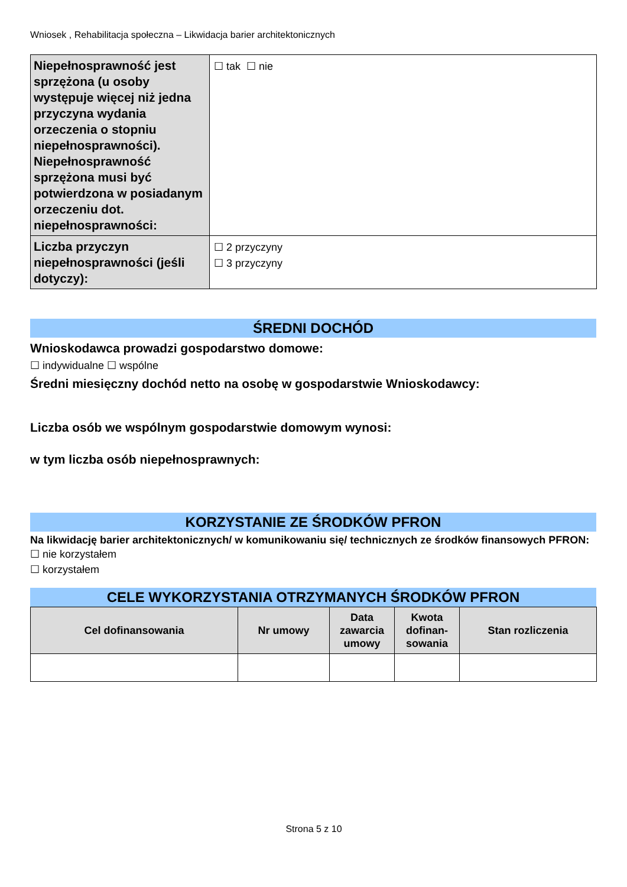Wniosek , Rehabilitacja społeczna – Likwidacja barier architektonicznych
| Niepełnosprawność jest sprzężona (u osoby występuje więcej niż jedna przyczyna wydania orzeczenia o stopniu niepełnosprawności). Niepełnosprawność sprzężona musi być potwierdzona w posiadanym orzeczeniu dot. niepełnosprawności: | ☐ tak ☐ nie |
| Liczba przyczyn niepełnosprawności (jeśli dotyczy): | ☐ 2 przyczyny ☐ 3 przyczyny |
ŚREDNI DOCHÓD
Wnioskodawca prowadzi gospodarstwo domowe:
☐ indywidualne ☐ wspólne
Średni miesięczny dochód netto na osobę w gospodarstwie Wnioskodawcy:
Liczba osób we wspólnym gospodarstwie domowym wynosi:
w tym liczba osób niepełnosprawnych:
KORZYSTANIE ZE ŚRODKÓW PFRON
Na likwidację barier architektonicznych/ w komunikowaniu się/ technicznych ze środków finansowych PFRON:
☐ nie korzystałem
☐ korzystałem
CELE WYKORZYSTANIA OTRZYMANYCH ŚRODKÓW PFRON
| Cel dofinansowania | Nr umowy | Data zawarcia umowy | Kwota dofinan-sowania | Stan rozliczenia |
| --- | --- | --- | --- | --- |
Strona 5 z 10